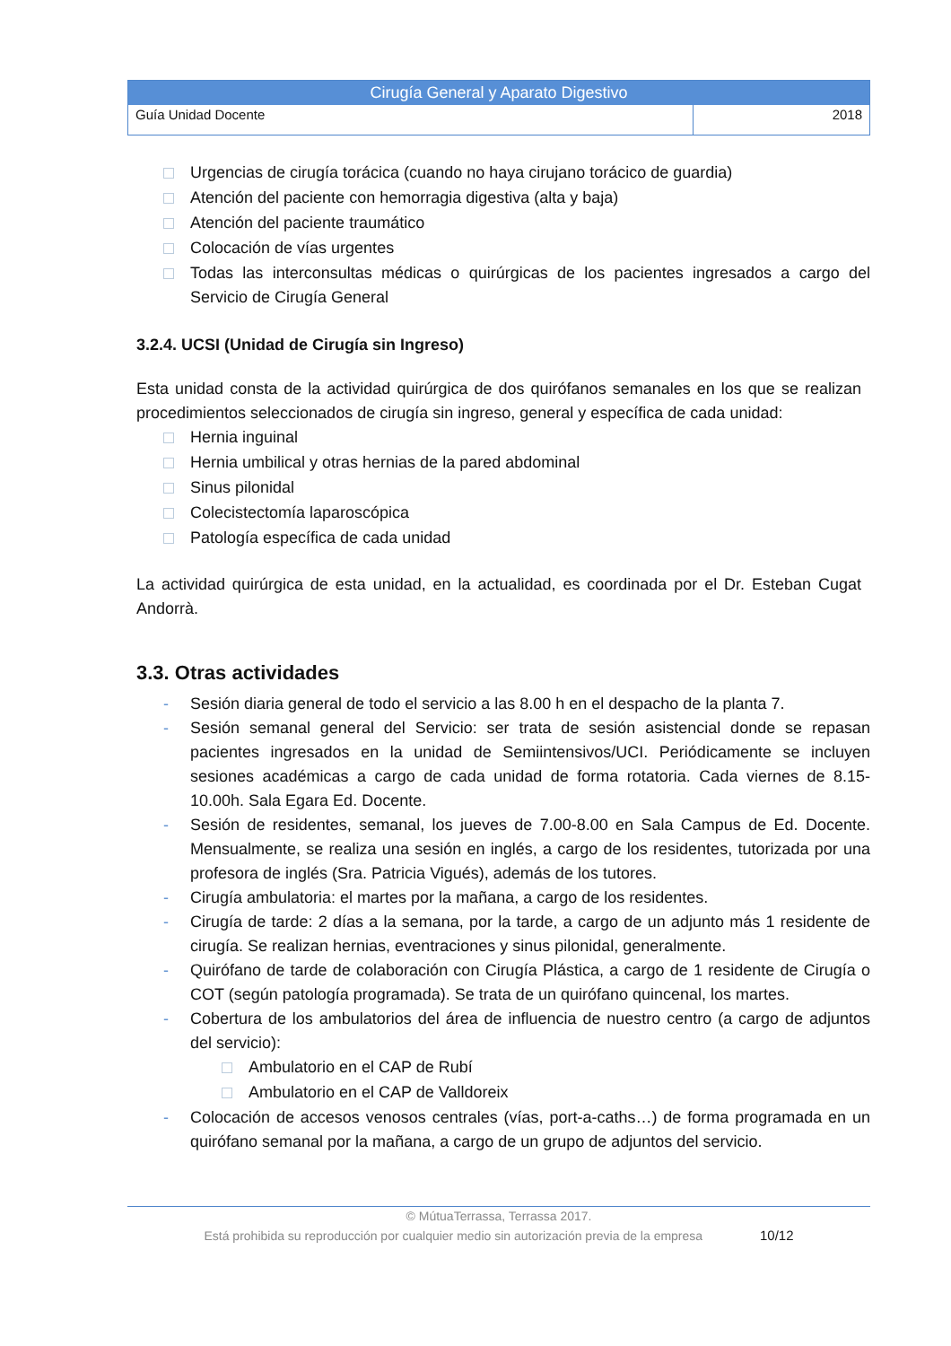| Cirugía General y Aparato Digestivo | |
| --- | --- |
| Guía Unidad Docente | 2018 |
Urgencias de cirugía torácica (cuando no haya cirujano torácico de guardia)
Atención del paciente con hemorragia digestiva (alta y baja)
Atención del paciente traumático
Colocación de vías urgentes
Todas las interconsultas médicas o quirúrgicas de los pacientes ingresados a cargo del Servicio de Cirugía General
3.2.4. UCSI (Unidad de Cirugía sin Ingreso)
Esta unidad consta de la actividad quirúrgica de dos quirófanos semanales en los que se realizan procedimientos seleccionados de cirugía sin ingreso, general y específica de cada unidad:
Hernia inguinal
Hernia umbilical y otras hernias de la pared abdominal
Sinus pilonidal
Colecistectomía laparoscópica
Patología específica de cada unidad
La actividad quirúrgica de esta unidad, en la actualidad, es coordinada por el Dr. Esteban Cugat Andorrà.
3.3. Otras actividades
- Sesión diaria general de todo el servicio a las 8.00 h en el despacho de la planta 7.
- Sesión semanal general del Servicio: ser trata de sesión asistencial donde se repasan pacientes ingresados en la unidad de Semiintensivos/UCI. Periódicamente se incluyen sesiones académicas a cargo de cada unidad de forma rotatoria. Cada viernes de 8.15-10.00h. Sala Egara Ed. Docente.
- Sesión de residentes, semanal, los jueves de 7.00-8.00 en Sala Campus de Ed. Docente. Mensualmente, se realiza una sesión en inglés, a cargo de los residentes, tutorizada por una profesora de inglés (Sra. Patricia Vigués), además de los tutores.
- Cirugía ambulatoria: el martes por la mañana, a cargo de los residentes.
- Cirugía de tarde: 2 días a la semana, por la tarde, a cargo de un adjunto más 1 residente de cirugía. Se realizan hernias, eventraciones y sinus pilonidal, generalmente.
- Quirófano de tarde de colaboración con Cirugía Plástica, a cargo de 1 residente de Cirugía o COT (según patología programada). Se trata de un quirófano quincenal, los martes.
- Cobertura de los ambulatorios del área de influencia de nuestro centro (a cargo de adjuntos del servicio):
Ambulatorio en el CAP de Rubí
Ambulatorio en el CAP de Valldoreix
- Colocación de accesos venosos centrales (vías, port-a-caths…) de forma programada en un quirófano semanal por la mañana, a cargo de un grupo de adjuntos del servicio.
© MútuaTerrassa, Terrassa 2017.
Está prohibida su reproducción por cualquier medio sin autorización previa de la empresa 10/12